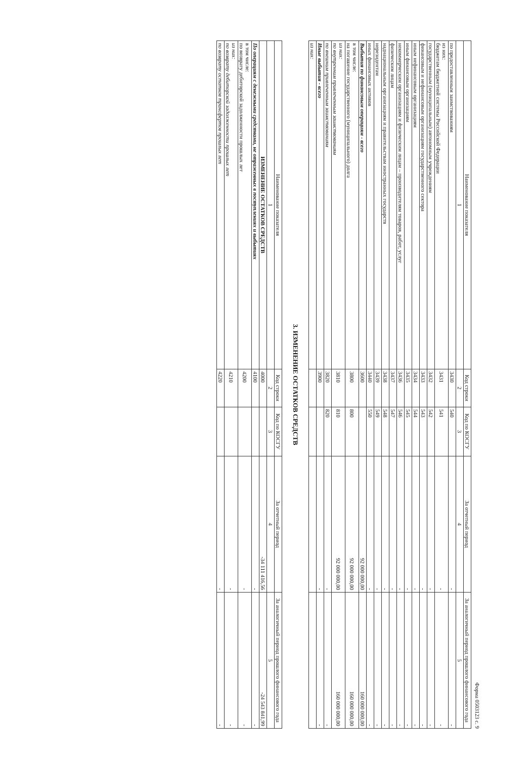Форма 0503123 с. 9
| Наименование показателя | Код строки | Код по КОСГУ | За отчетный период | За аналогичный период прошлого финансового года |
| --- | --- | --- | --- | --- |
| 1 | 2 | 3 | 4 | 5 |
| по предоставленным заимствованиям | 3430 | 540 | - | - |
| из них: бюджетам бюджетной системы Российской Федерации | 3431 | 541 | - | - |
| государственным (муниципальным) автономным учреждениям | 3432 | 542 | - | - |
| финансовым и нефинансовым организациям государственного сектора | 3433 | 543 | - | - |
| иным нефинансовым организациям | 3434 | 544 | - | - |
| иным финансовым организациям | 3435 | 545 | - | - |
| некоммерческим организациям и физическим лицам – производителям товаров, работ, услуг | 3436 | 546 | - | - |
| физическим лицам | 3437 | 547 | - | - |
| наднациональным организациям и правительствам иностранных государств | 3438 | 548 | - | - |
| нерезидентам | 3439 | 549 | - | - |
| иных финансовых активов | 3440 | 550 | - | - |
| Выбытия по финансовым операциям - всего | 3600 | | 92 000 000,00 | 160 000 000,00 |
| в том числе: на погашение государственного (муниципального) долга | 3800 | 800 | 92 000 000,00 | 160 000 000,00 |
| из них: по внутренним привлеченным заимствованиям | 3810 | 810 | 92 000 000,00 | 160 000 000,00 |
| по внешним привлеченным заимствованиям | 3820 | 820 | - | - |
| Иные выбытия - всего | 3900 | | - | - |
| из них: | | | | |
3. ИЗМЕНЕНИЕ ОСТАТКОВ СРЕДСТВ
| Наименование показателя | Код строки | Код по КОСГУ | За отчетный период | За аналогичный период прошлого финансового года |
| --- | --- | --- | --- | --- |
| 1 | 2 | 3 | 4 | 5 |
| ИЗМЕНЕНИЕ ОСТАТКОВ СРЕДСТВ | 4000 | | -34 111 416,56 | -24 543 841,99 |
| По операциям с денежными средствами, не отраженных в поступлениях и выбытиях | 4100 | | - | - |
| в том числе: по возврату дебиторской задолженности прошлых лет | 4200 | | - | - |
| из них: по возврату дебиторской задолженности прошлых лет | 4210 | | - | - |
| по возврату остатков трансфертов прошлых лет | 4220 | | - | - |